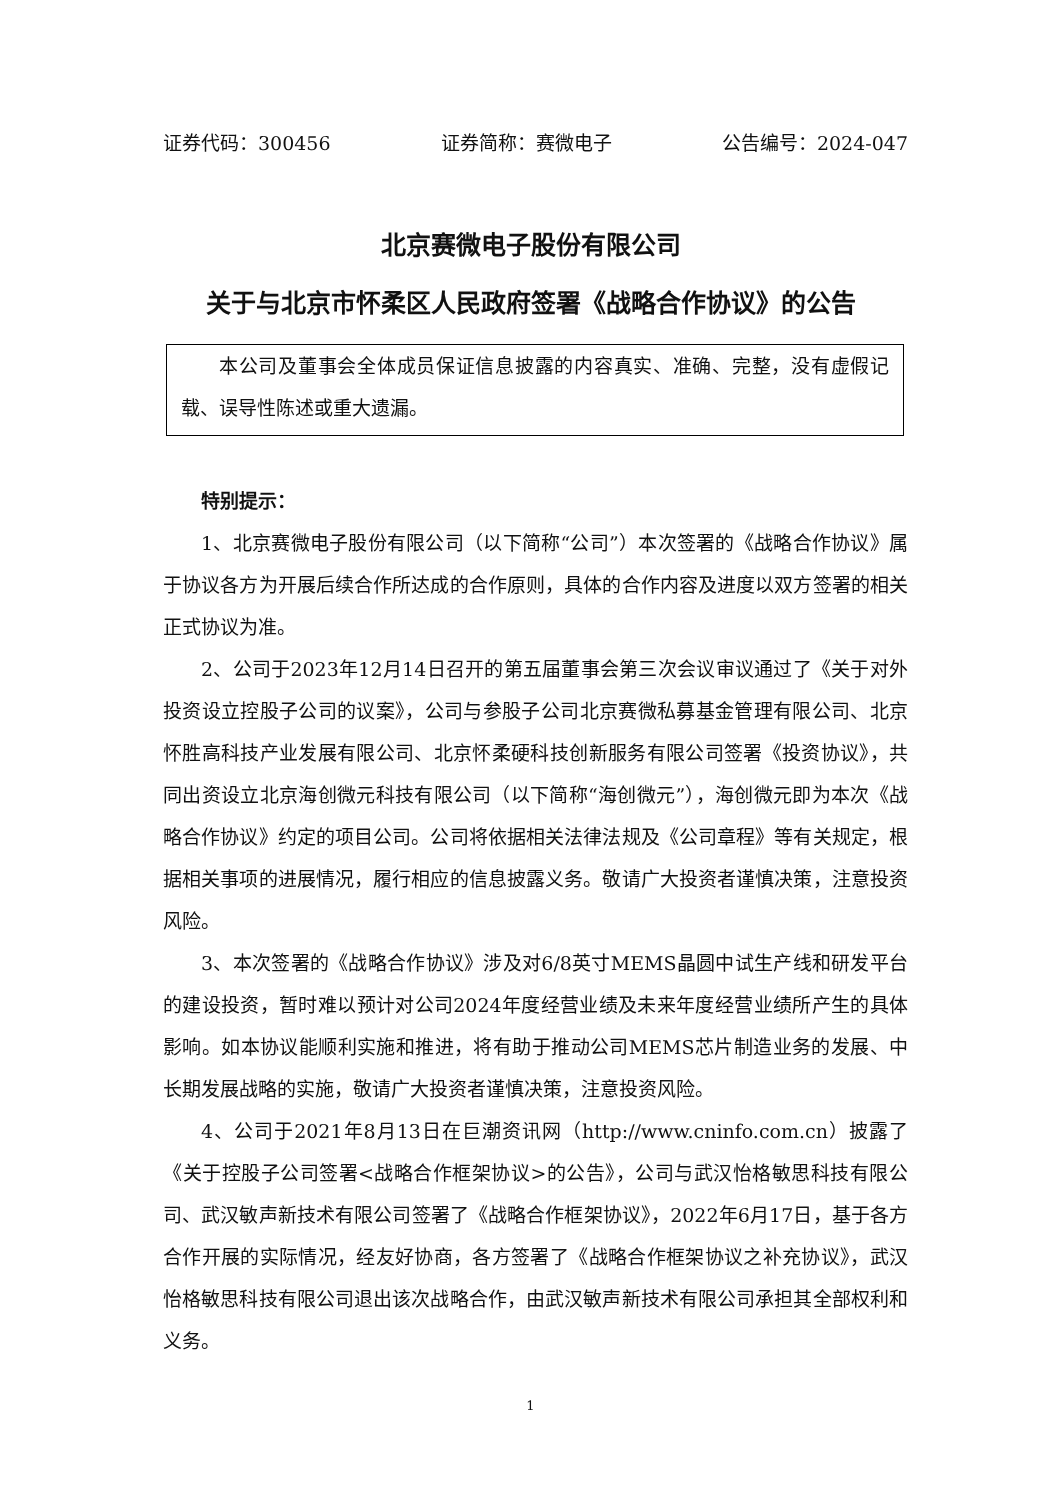证券代码：300456 证券简称：赛微电子 公告编号：2024-047
北京赛微电子股份有限公司
关于与北京市怀柔区人民政府签署《战略合作协议》的公告
本公司及董事会全体成员保证信息披露的内容真实、准确、完整，没有虚假记载、误导性陈述或重大遗漏。
特别提示：
1、北京赛微电子股份有限公司（以下简称“公司”）本次签署的《战略合作协议》属于协议各方为开展后续合作所达成的合作原则，具体的合作内容及进度以双方签署的相关正式协议为准。
2、公司于2023年12月14日召开的第五届董事会第三次会议审议通过了《关于对外投资设立控股子公司的议案》，公司与参股子公司北京赛微私募基金管理有限公司、北京怀胜高科技产业发展有限公司、北京怀柔硬科技创新服务有限公司签署《投资协议》，共同出资设立北京海创微元科技有限公司（以下简称“海创微元”），海创微元即为本次《战略合作协议》约定的项目公司。公司将依据相关法律法规及《公司章程》等有关规定，根据相关事项的进展情况，履行相应的信息披露义务。敬请广大投资者谨慎决策，注意投资风险。
3、本次签署的《战略合作协议》涉及对6/8英寸MEMS晶圆中试生产线和研发平台的建设投资，暂时难以预计对公司2024年度经营业绩及未来年度经营业绩所产生的具体影响。如本协议能顺利实施和推进，将有助于推动公司MEMS芯片制造业务的发展、中长期发展战略的实施，敬请广大投资者谨慎决策，注意投资风险。
4、公司于2021年8月13日在巨潮资讯网（http://www.cninfo.com.cn）披露了《关于控股子公司签署<战略合作框架协议>的公告》，公司与武汉怡格敏思科技有限公司、武汉敏声新技术有限公司签署了《战略合作框架协议》，2022年6月17日，基于各方合作开展的实际情况，经友好协商，各方签署了《战略合作框架协议之补充协议》，武汉怡格敏思科技有限公司退出该次战略合作，由武汉敏声新技术有限公司承担其全部权利和义务。
1